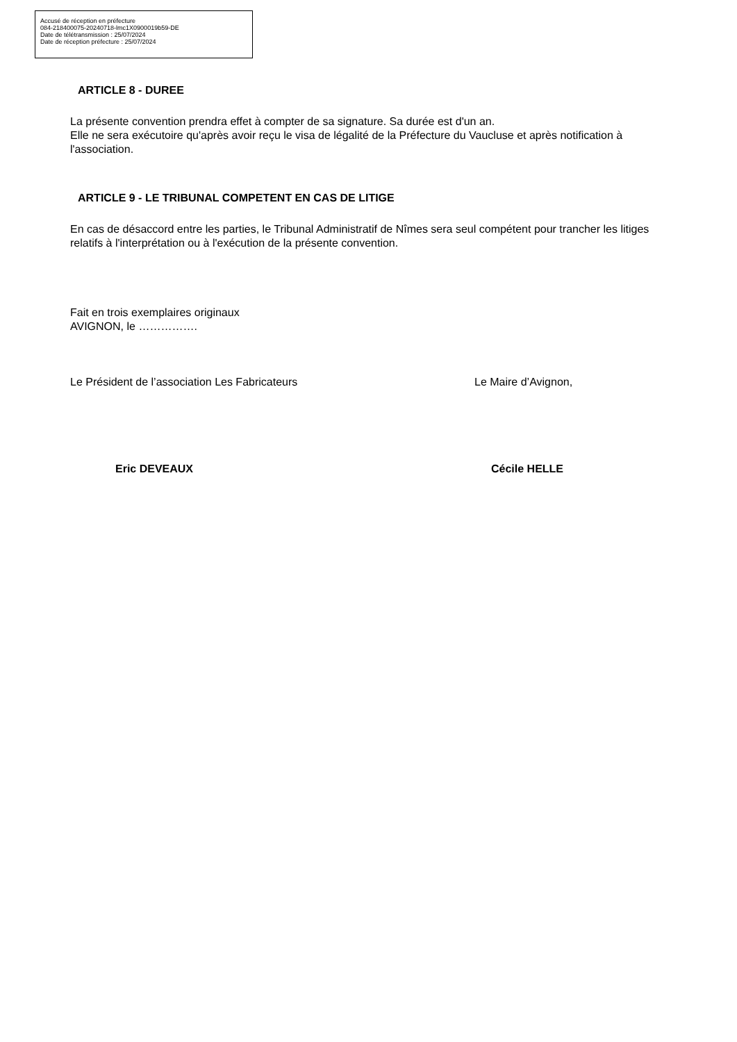Accusé de réception en préfecture
084-218400075-20240718-lmc1X0900019b59-DE
Date de télétransmission : 25/07/2024
Date de réception préfecture : 25/07/2024
ARTICLE 8 - DUREE
La présente convention prendra effet à compter de sa signature. Sa durée est d'un an.
Elle ne sera exécutoire qu'après avoir reçu le visa de légalité de la Préfecture du Vaucluse et après notification à l'association.
ARTICLE 9 - LE TRIBUNAL COMPETENT EN CAS DE LITIGE
En cas de désaccord entre les parties, le Tribunal Administratif de Nîmes sera seul compétent pour trancher les litiges relatifs à l'interprétation ou à l'exécution de la présente convention.
Fait en trois exemplaires originaux
AVIGNON, le …………….
Le Président de l’association Les Fabricateurs Le Maire d’Avignon,
Eric DEVEAUX Cécile HELLE